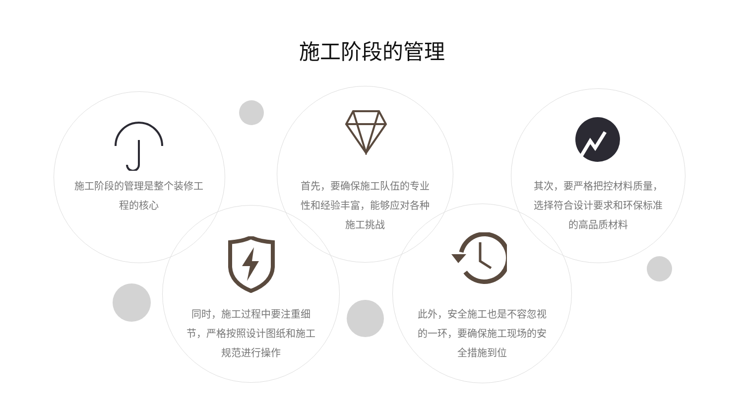施工阶段的管理
施工阶段的管理是整个装修工程的核心
首先，要确保施工队伍的专业性和经验丰富，能够应对各种施工挑战
其次，要严格把控材料质量，选择符合设计要求和环保标准的高品质材料
同时，施工过程中要注重细节，严格按照设计图纸和施工规范进行操作
此外，安全施工也是不容忽视的一环，要确保施工现场的安全措施到位